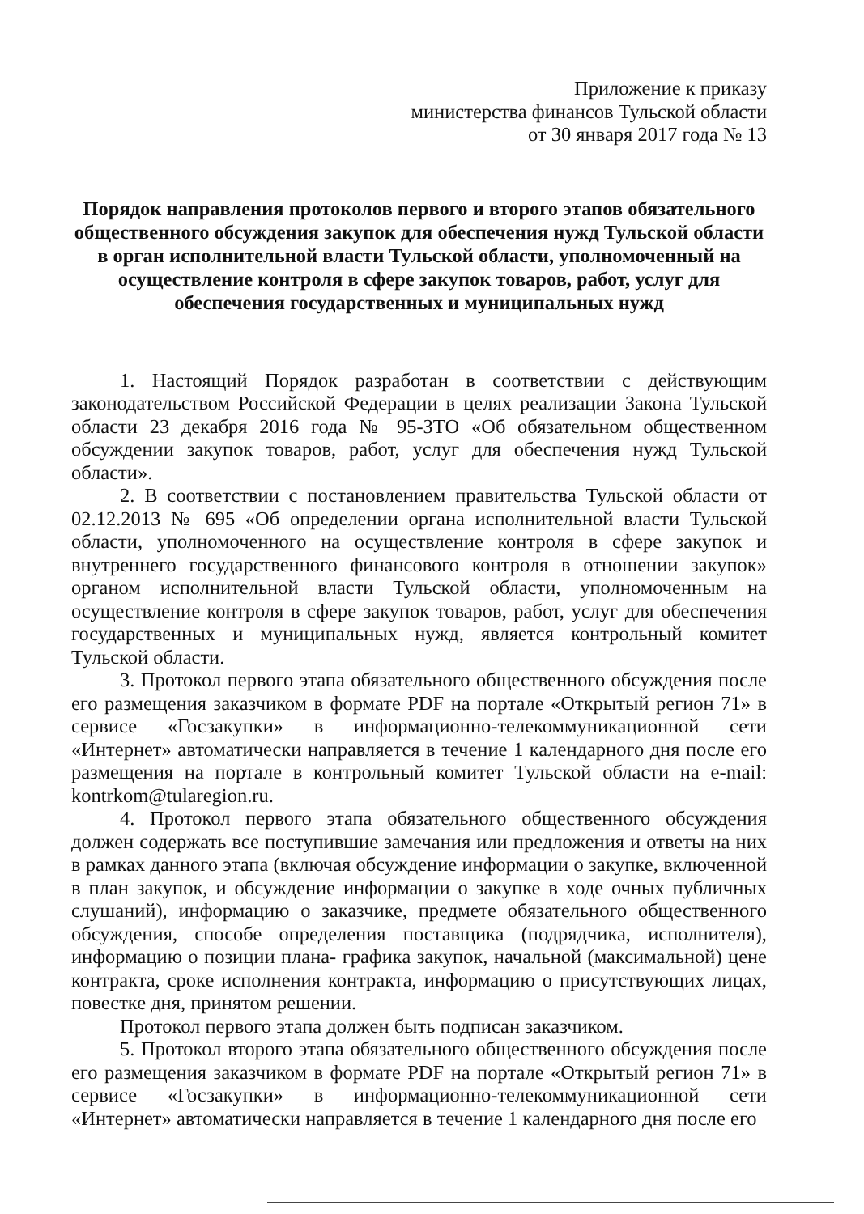Приложение к приказу
министерства финансов Тульской области
от 30 января 2017 года № 13
Порядок направления протоколов первого и второго этапов обязательного общественного обсуждения закупок для обеспечения нужд Тульской области в орган исполнительной власти Тульской области, уполномоченный на осуществление контроля в сфере закупок товаров, работ, услуг для обеспечения государственных и муниципальных нужд
1. Настоящий Порядок разработан в соответствии с действующим законодательством Российской Федерации в целях реализации Закона Тульской области 23 декабря 2016 года № 95-ЗТО «Об обязательном общественном обсуждении закупок товаров, работ, услуг для обеспечения нужд Тульской области».
2. В соответствии с постановлением правительства Тульской области от 02.12.2013 № 695 «Об определении органа исполнительной власти Тульской области, уполномоченного на осуществление контроля в сфере закупок и внутреннего государственного финансового контроля в отношении закупок» органом исполнительной власти Тульской области, уполномоченным на осуществление контроля в сфере закупок товаров, работ, услуг для обеспечения государственных и муниципальных нужд, является контрольный комитет Тульской области.
3. Протокол первого этапа обязательного общественного обсуждения после его размещения заказчиком в формате PDF на портале «Открытый регион 71» в сервисе «Госзакупки» в информационно-телекоммуникационной сети «Интернет» автоматически направляется в течение 1 календарного дня после его размещения на портале в контрольный комитет Тульской области на e-mail: kontrkom@tularegion.ru.
4. Протокол первого этапа обязательного общественного обсуждения должен содержать все поступившие замечания или предложения и ответы на них в рамках данного этапа (включая обсуждение информации о закупке, включенной в план закупок, и обсуждение информации о закупке в ходе очных публичных слушаний), информацию о заказчике, предмете обязательного общественного обсуждения, способе определения поставщика (подрядчика, исполнителя), информацию о позиции плана- графика закупок, начальной (максимальной) цене контракта, сроке исполнения контракта, информацию о присутствующих лицах, повестке дня, принятом решении.
Протокол первого этапа должен быть подписан заказчиком.
5. Протокол второго этапа обязательного общественного обсуждения после его размещения заказчиком в формате PDF на портале «Открытый регион 71» в сервисе «Госзакупки» в информационно-телекоммуникационной сети «Интернет» автоматически направляется в течение 1 календарного дня после его